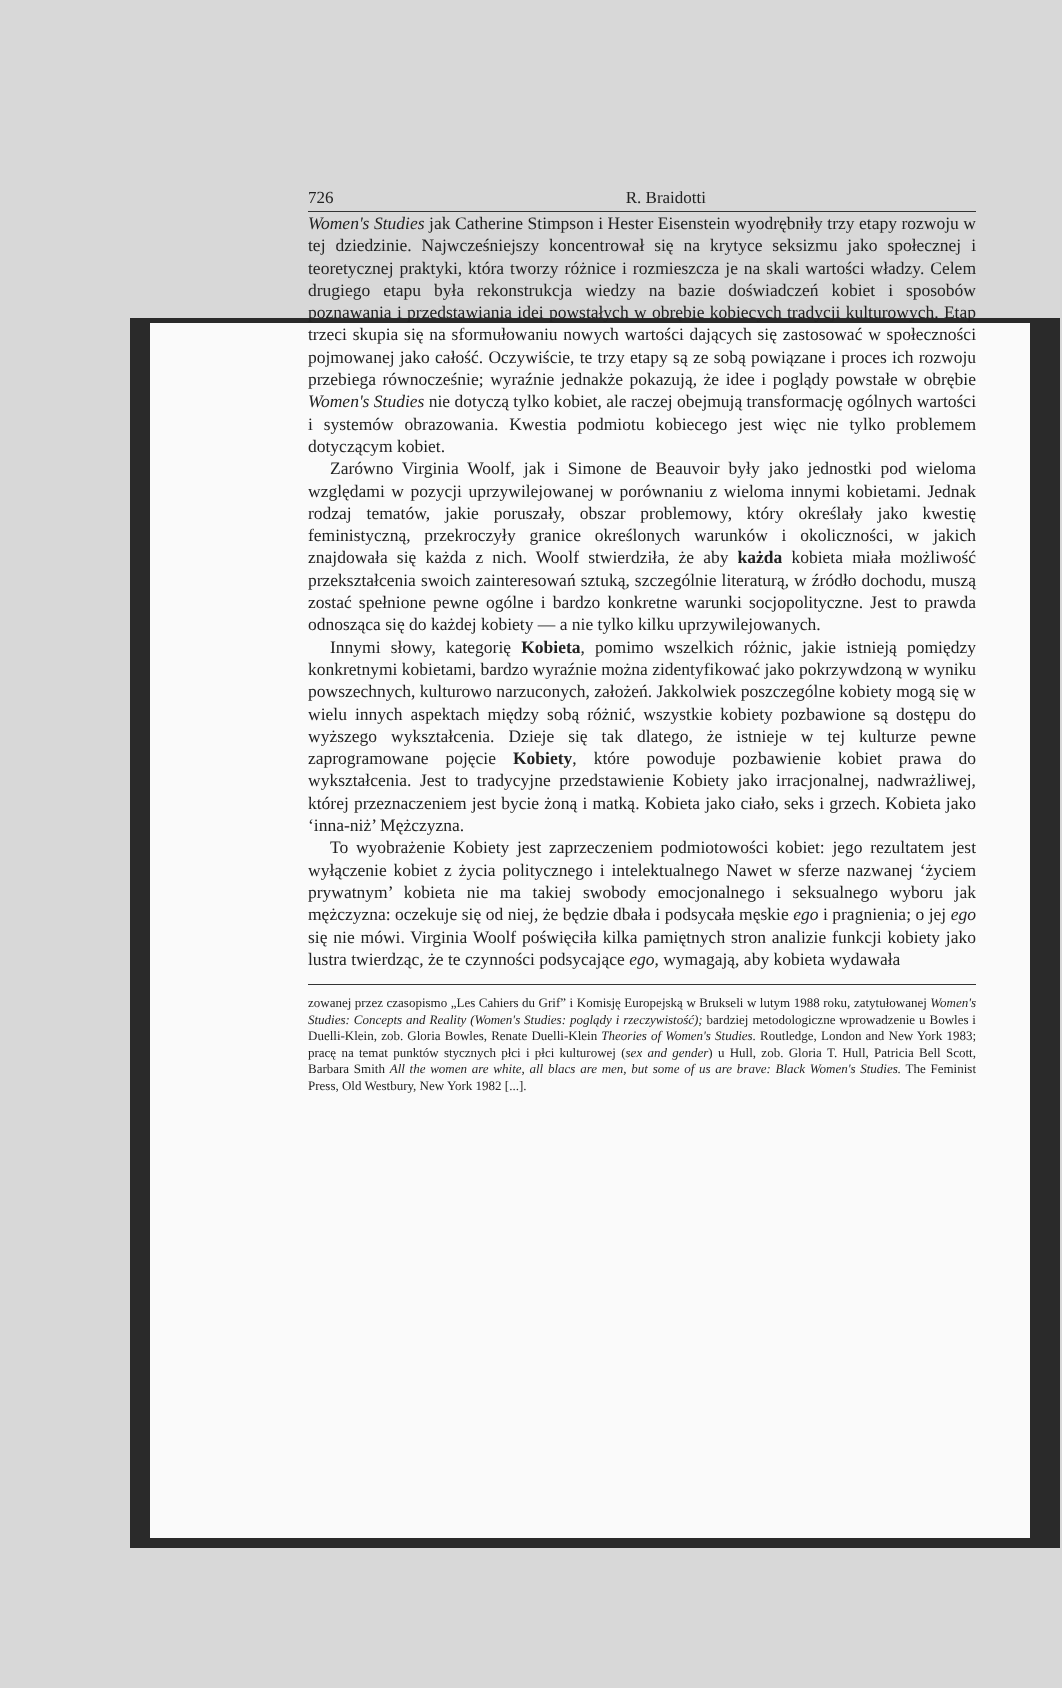726 R. Braidotti
Women's Studies jak Catherine Stimpson i Hester Eisenstein wyodrębniły trzy etapy rozwoju w tej dziedzinie. Najwcześniejszy koncentrował się na krytyce seksizmu jako społecznej i teoretycznej praktyki, która tworzy różnice i rozmieszcza je na skali wartości władzy. Celem drugiego etapu była rekonstrukcja wiedzy na bazie doświadczeń kobiet i sposobów poznawania i przedstawiania idei powstałych w obrębie kobiecych tradycji kulturowych. Etap trzeci skupia się na sformułowaniu nowych wartości dających się zastosować w społeczności pojmowanej jako całość. Oczywiście, te trzy etapy są ze sobą powiązane i proces ich rozwoju przebiega równocześnie; wyraźnie jednakże pokazują, że idee i poglądy powstałe w obrębie Women's Studies nie dotyczą tylko kobiet, ale raczej obejmują transformację ogólnych wartości i systemów obrazowania. Kwestia podmiotu kobiecego jest więc nie tylko problemem dotyczącym kobiet.
Zarówno Virginia Woolf, jak i Simone de Beauvoir były jako jednostki pod wieloma względami w pozycji uprzywilejowanej w porównaniu z wieloma innymi kobietami. Jednak rodzaj tematów, jakie poruszały, obszar problemowy, który określały jako kwestię feministyczną, przekroczyły granice określonych warunków i okoliczności, w jakich znajdowała się każda z nich. Woolf stwierdziła, że aby każda kobieta miała możliwość przekształcenia swoich zainteresowań sztuką, szczególnie literaturą, w źródło dochodu, muszą zostać spełnione pewne ogólne i bardzo konkretne warunki socjopolityczne. Jest to prawda odnosząca się do każdej kobiety — a nie tylko kilku uprzywilejowanych.
Innymi słowy, kategorię Kobieta, pomimo wszelkich różnic, jakie istnieją pomiędzy konkretnymi kobietami, bardzo wyraźnie można zidentyfikować jako pokrzywdzoną w wyniku powszechnych, kulturowo narzuconych, założeń. Jakkolwiek poszczególne kobiety mogą się w wielu innych aspektach między sobą różnić, wszystkie kobiety pozbawione są dostępu do wyższego wykształcenia. Dzieje się tak dlatego, że istnieje w tej kulturze pewne zaprogramowane pojęcie Kobiety, które powoduje pozbawienie kobiet prawa do wykształcenia. Jest to tradycyjne przedstawienie Kobiety jako irracjonalnej, nadwrażliwej, której przeznaczeniem jest bycie żoną i matką. Kobieta jako ciało, seks i grzech. Kobieta jako ‘inna-niż’ Mężczyzna.
To wyobrażenie Kobiety jest zaprzeczeniem podmiotowości kobiet: jego rezultatem jest wyłączenie kobiet z życia politycznego i intelektualnego Nawet w sferze nazwanej ‘życiem prywatnym’ kobieta nie ma takiej swobody emocjonalnego i seksualnego wyboru jak mężczyzna: oczekuje się od niej, że będzie dbała i podsycała męskie ego i pragnienia; o jej ego się nie mówi. Virginia Woolf poświęciła kilka pamiętnych stron analizie funkcji kobiety jako lustra twierdząc, że te czynności podsycające ego, wymagają, aby kobieta wydawała
zowanej przez czasopismo „Les Cahiers du Grif” i Komisję Europejską w Brukseli w lutym 1988 roku, zatytułowanej Women's Studies: Concepts and Reality (Women's Studies: poglądy i rzeczywistość); bardziej metodologiczne wprowadzenie u Bowles i Duelli-Klein, zob. Gloria Bowles, Renate Duelli-Klein Theories of Women's Studies. Routledge, London and New York 1983; pracę na temat punktów stycznych płci i płci kulturowej (sex and gender) u Hull, zob. Gloria T. Hull, Patricia Bell Scott, Barbara Smith All the women are white, all blacs are men, but some of us are brave: Black Women's Studies. The Feminist Press, Old Westbury, New York 1982 [...].